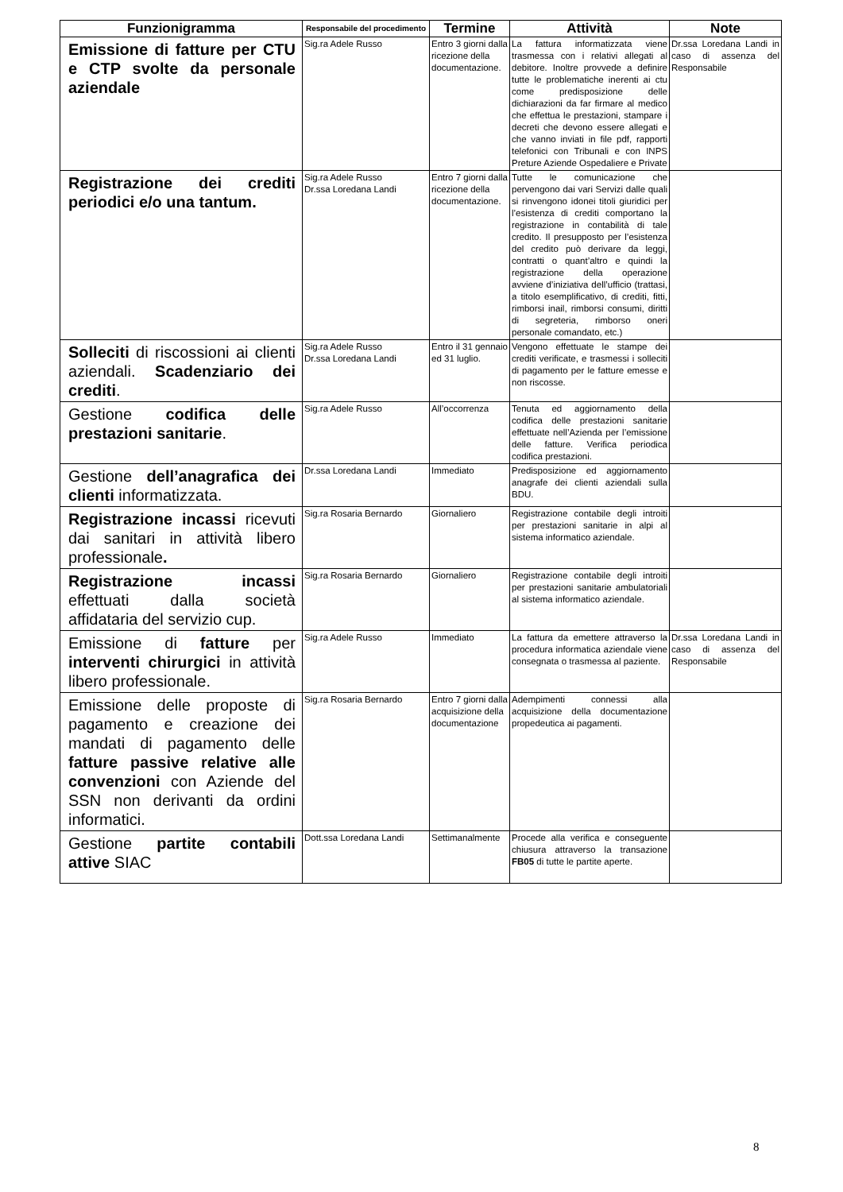| Funzionigramma | Responsabile del procedimento | Termine | Attività | Note |
| --- | --- | --- | --- | --- |
| Emissione di fatture per CTU e CTP svolte da personale aziendale | Sig.ra Adele Russo | Entro 3 giorni dalla ricezione della documentazione. | La fattura informatizzata viene trasmessa con i relativi allegati al debitore. Inoltre provvede a definire tutte le problematiche inerenti ai ctu come predisposizione delle dichiarazioni da far firmare al medico che effettua le prestazioni, stampare i decreti che devono essere allegati e che vanno inviati in file pdf, rapporti telefonici con Tribunali e con INPS Preture Aziende Ospedaliere e Private | Dr.ssa Loredana Landi in caso di assenza del Responsabile |
| Registrazione dei crediti periodici e/o una tantum. | Sig.ra Adele Russo Dr.ssa Loredana Landi | Entro 7 giorni dalla ricezione della documentazione. | Tutte le comunicazione che pervengono dai vari Servizi dalle quali si rinvengono idonei titoli giuridici per l’esistenza di crediti comportano la registrazione in contabilità di tale credito. Il presupposto per l’esistenza del credito può derivare da leggi, contratti o quant’altro e quindi la registrazione della operazione avviene d’iniziativa dell’ufficio (trattasi, a titolo esemplificativo, di crediti, fitti, rimborsi inail, rimborsi consumi, diritti di segreteria, rimborso oneri personale comandato, etc.) | |
| Solleciti di riscossioni ai clienti aziendali. Scadenziario dei crediti . | Sig.ra Adele Russo Dr.ssa Loredana Landi | Entro il 31 gennaio ed 31 luglio. | Vengono effettuate le stampe dei crediti verificate, e trasmessi i solleciti di pagamento per le fatture emesse e non riscosse. | |
| Gestione codifica delle prestazioni sanitarie . | Sig.ra Adele Russo | All’occorrenza | Tenuta ed aggiornamento della codifica delle prestazioni sanitarie effettuate nell’Azienda per l’emissione delle fatture. Verifica periodica codifica prestazioni. | |
| Gestione dell’anagrafica dei clienti informatizzata. | Dr.ssa Loredana Landi | Immediato | Predisposizione ed aggiornamento anagrafe dei clienti aziendali sulla BDU. | |
| Registrazione incassi ricevuti dai sanitari in attività libero professionale . | Sig.ra Rosaria Bernardo | Giornaliero | Registrazione contabile degli introiti per prestazioni sanitarie in alpi al sistema informatico aziendale. | |
| Registrazione incassi effettuati dalla società affidataria del servizio cup. | Sig.ra Rosaria Bernardo | Giornaliero | Registrazione contabile degli introiti per prestazioni sanitarie ambulatoriali al sistema informatico aziendale. | |
| Emissione di fatture per interventi chirurgici in attività libero professionale. | Sig.ra Adele Russo | Immediato | La fattura da emettere attraverso la procedura informatica aziendale viene consegnata o trasmessa al paziente. | Dr.ssa Loredana Landi in caso di assenza del Responsabile |
| Emissione delle proposte di pagamento e creazione dei mandati di pagamento delle fatture passive relative alle convenzioni con Aziende del SSN non derivanti da ordini informatici. | Sig.ra Rosaria Bernardo | Entro 7 giorni dalla acquisizione della documentazione | Adempimenti connessi alla acquisizione della documentazione propedeutica ai pagamenti. | |
| Gestione partite contabili attive SIAC | Dott.ssa Loredana Landi | Settimanalmente | Procede alla verifica e conseguente chiusura attraverso la transazione FB05 di tutte le partite aperte. | |
8